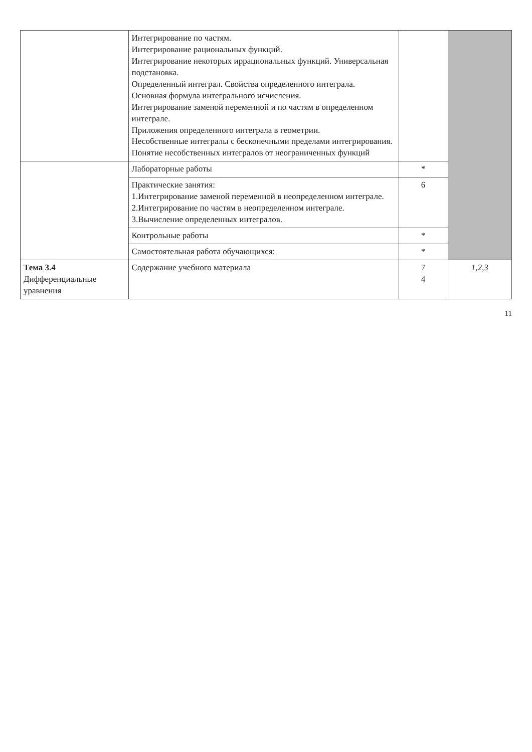| | Интегрирование по частям. Интегрирование рациональных функций. Интегрирование некоторых иррациональных функций. Универсальная подстановка. Определенный интеграл. Свойства определенного интеграла. Основная формула интегрального исчисления. Интегрирование заменой переменной и по частям в определенном интеграле. Приложения определенного интеграла в геометрии. Несобственные интегралы с бесконечными пределами интегрирования. Понятие несобственных интегралов от неограниченных функций | | |
| | Лабораторные работы | * | |
| | Практические занятия: 1.Интегрирование заменой переменной в неопределенном интеграле. 2.Интегрирование по частям в неопределенном интеграле. 3.Вычисление определенных интегралов. | 6 | |
| | Контрольные работы | * | |
| | Самостоятельная работа обучающихся: | * | |
| Тема 3.4 Дифференциальные уравнения | Содержание учебного материала | 7 4 | 1,2,3 |
11